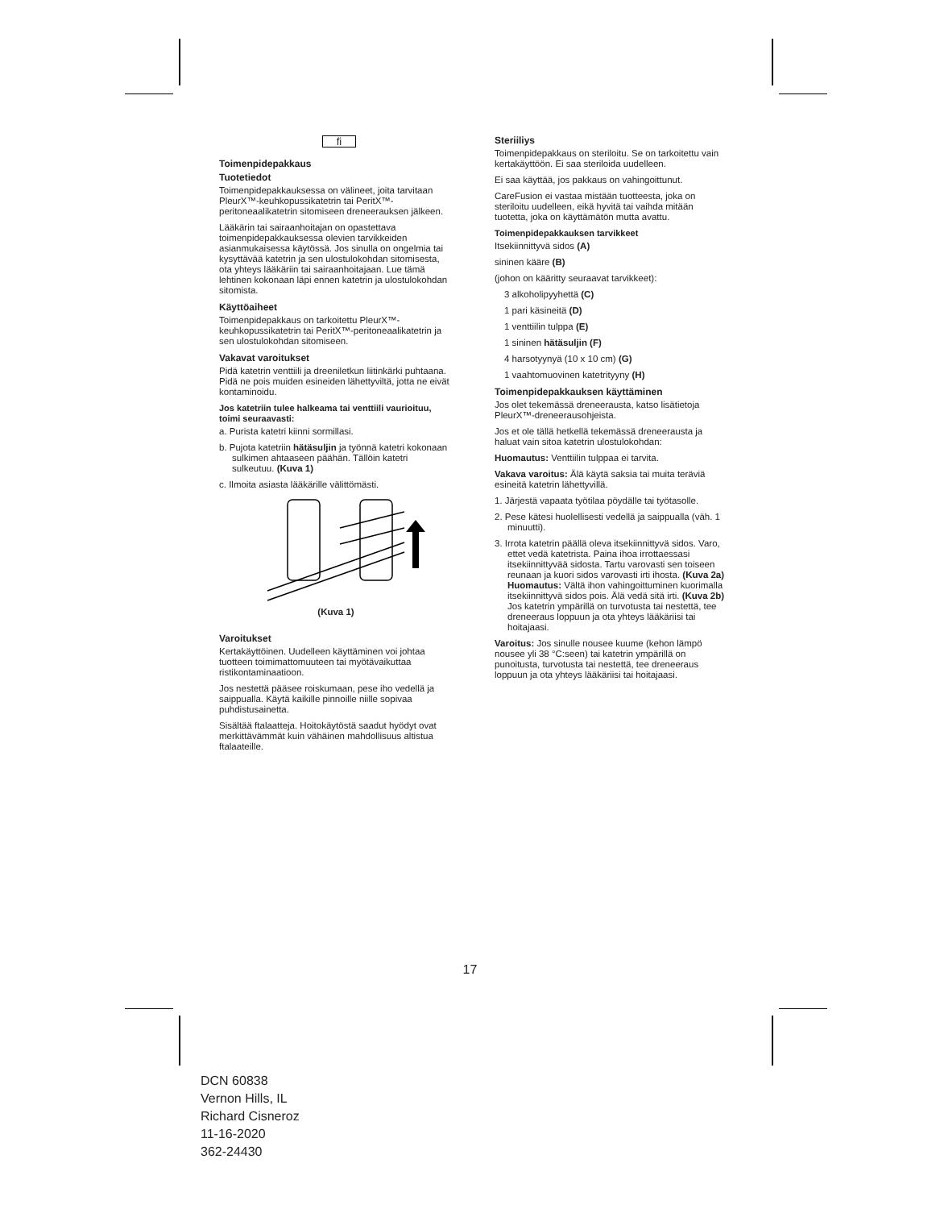fi
Toimenpidepakkaus
Tuotetiedot
Toimenpidepakkauksessa on välineet, joita tarvitaan PleurX™-keuhkopussikatetrin tai PeritX™-peritoneaalikatetrin sitomiseen dreneerauksen jälkeen.
Lääkärin tai sairaanhoitajan on opastettava toimenpidepakkauksessa olevien tarvikkeiden asianmukaisessa käytössä. Jos sinulla on ongelmia tai kysyttävää katetrin ja sen ulostulokohdan sitomisesta, ota yhteys lääkäriin tai sairaanhoitajaan. Lue tämä lehtinen kokonaan läpi ennen katetrin ja ulostulokohdan sitomista.
Käyttöaiheet
Toimenpidepakkaus on tarkoitettu PleurX™-keuhkopussikatetrin tai PeritX™-peritoneaalikatetrin ja sen ulostulokohdan sitomiseen.
Vakavat varoitukset
Pidä katetrin venttiili ja dreeniletkun liitinkärki puhtaana. Pidä ne pois muiden esineiden lähettyviltä, jotta ne eivät kontaminoidu.
Jos katetriin tulee halkeama tai venttiili vaurioituu, toimi seuraavasti:
a. Purista katetri kiinni sormillasi.
b. Pujota katetriin hätäsuljin ja työnnä katetri kokonaan sulkimen ahtaaseen päähän. Tällöin katetri sulkeutuu. (Kuva 1)
c. Ilmoita asiasta lääkärille välittömästi.
(Kuva 1)
Varoitukset
Kertakäyttöinen. Uudelleen käyttäminen voi johtaa tuotteen toimimattomuuteen tai myötävaikuttaa ristikontaminaatioon.
Jos nestettä pääsee roiskumaan, pese iho vedellä ja saippualla. Käytä kaikille pinnoille niille sopivaa puhdistusainetta.
Sisältää ftalaatteja. Hoitokäytöstä saadut hyödyt ovat merkittävämmät kuin vähäinen mahdollisuus altistua ftalaateille.
Steriiliys
Toimenpidepakkaus on steriloitu. Se on tarkoitettu vain kertakäyttöön. Ei saa steriloida uudelleen.
Ei saa käyttää, jos pakkaus on vahingoittunut.
CareFusion ei vastaa mistään tuotteesta, joka on steriloitu uudelleen, eikä hyvitä tai vaihda mitään tuotetta, joka on käyttämätön mutta avattu.
Toimenpidepakkauksen tarvikkeet
Itsekiinnittyvä sidos (A)
sininen kääre (B)
(johon on kääritty seuraavat tarvikkeet):
3 alkoholipyyhettä (C)
1 pari käsineitä (D)
1 venttiilin tulppa (E)
1 sininen hätäsuljin (F)
4 harsotyynyä (10 x 10 cm) (G)
1 vaahtomuovinen katetrityyny (H)
Toimenpidepakkauksen käyttäminen
Jos olet tekemässä dreneerausta, katso lisätietoja PleurX™-dreneerausohjeista.
Jos et ole tällä hetkellä tekemässä dreneerausta ja haluat vain sitoa katetrin ulostulokohdan:
Huomautus: Venttiilin tulppaa ei tarvita.
Vakava varoitus: Älä käytä saksia tai muita teräviä esineitä katetrin lähettyvillä.
1. Järjestä vapaata työtilaa pöydälle tai työtasolle.
2. Pese kätesi huolellisesti vedellä ja saippualla (väh. 1 minuutti).
3. Irrota katetrin päällä oleva itsekiinnittyvä sidos. Varo, ettet vedä katetrista. Paina ihoa irrottaessasi itsekiinnittyvää sidosta. Tartu varovasti sen toiseen reunaan ja kuori sidos varovasti irti ihosta. (Kuva 2a) Huomautus: Vältä ihon vahingoittuminen kuorimalla itsekiinnittyvä sidos pois. Älä vedä sitä irti. (Kuva 2b) Jos katetrin ympärillä on turvotusta tai nestettä, tee dreneeraus loppuun ja ota yhteys lääkäriisi tai hoitajaasi.
Varoitus: Jos sinulle nousee kuume (kehon lämpö nousee yli 38 °C:seen) tai katetrin ympärillä on punoitusta, turvotusta tai nestettä, tee dreneeraus loppuun ja ota yhteys lääkäriisi tai hoitajaasi.
17
DCN 60838
Vernon Hills, IL
Richard Cisneroz
11-16-2020
362-24430